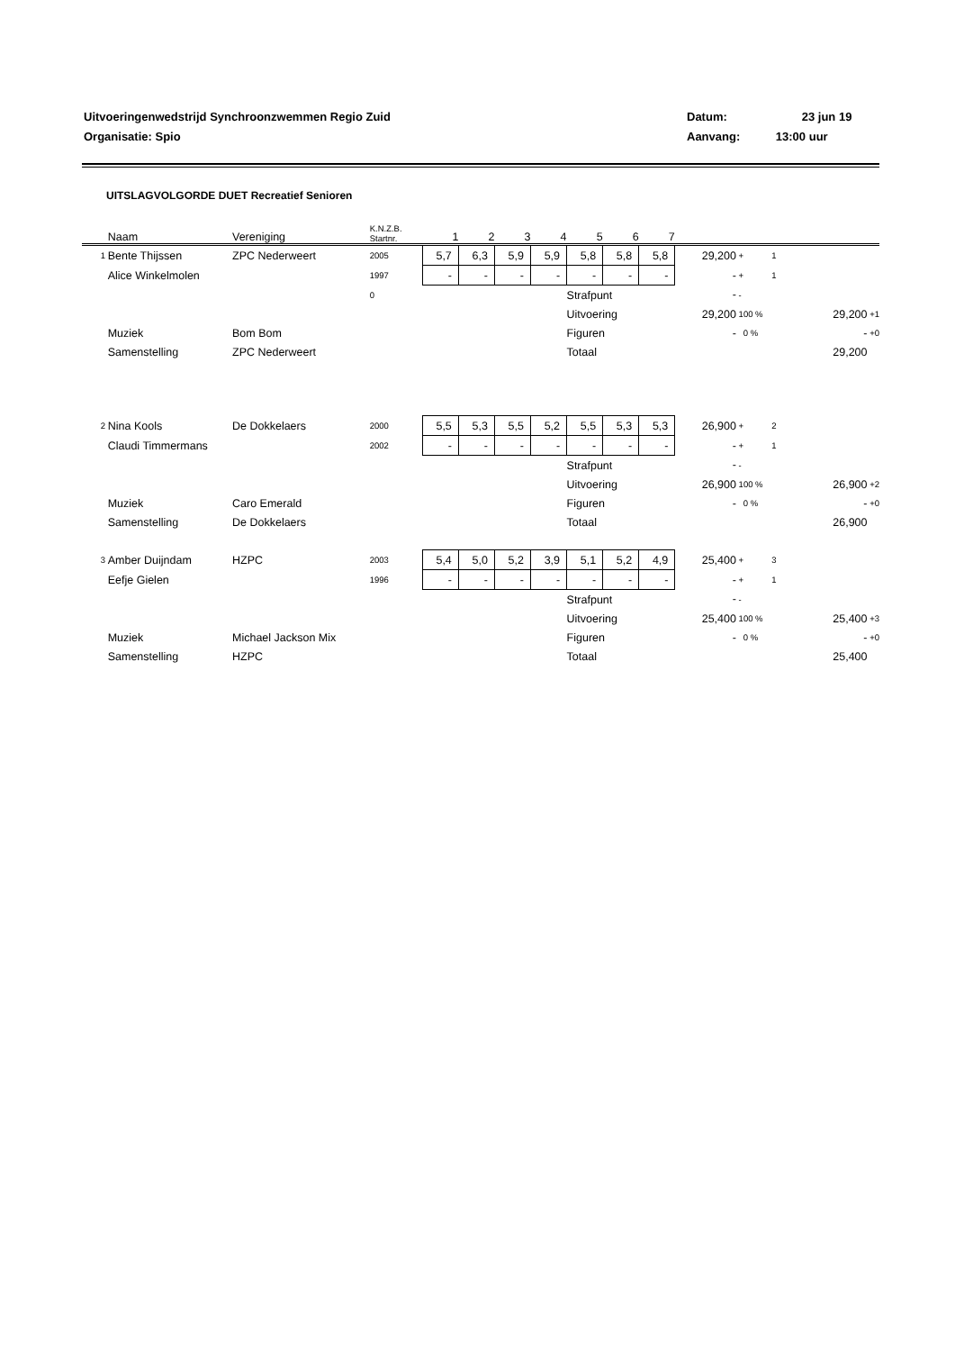Uitvoeringenwedstrijd Synchroonzwemmen Regio Zuid Datum: 23 jun 19
Organisatie: Spio Aanvang: 13:00 uur
UITSLAGVOLGORDE DUET Recreatief Senioren
| | Naam | Vereniging | K.N.Z.B. Startnr. | 1 | 2 | 3 | 4 | 5 | 6 | 7 | | | | | | |
| --- | --- | --- | --- | --- | --- | --- | --- | --- | --- | --- | --- | --- | --- | --- | --- | --- |
| 1 | Bente Thijssen | ZPC Nederweert | 2005 | 5,7 | 6,3 | 5,9 | 5,9 | 5,8 | 5,8 | 5,8 | 29,200 | + | 1 | | | |
| | Alice Winkelmolen | | 1997 | - | - | - | - | - | - | - | - | + | 1 | | | |
| | | | 0 | | | | | Strafpunt | | | - | - | | | | |
| | | | | | | | | Uitvoering | | | 29,200 | 100 % | | 29,200 | + | 1 |
| | Muziek | Bom Bom | | | | | | Figuren | | | - | 0 % | | - | + | 0 |
| | Samenstelling | ZPC Nederweert | | | | | | Totaal | | | | | | 29,200 | | |
| 2 | Nina Kools | De Dokkelaers | 2000 | 5,5 | 5,3 | 5,5 | 5,2 | 5,5 | 5,3 | 5,3 | 26,900 | + | 2 | | | |
| | Claudi Timmermans | | 2002 | - | - | - | - | - | - | - | - | + | 1 | | | |
| | | | | | | | | Strafpunt | | | - | - | | | | |
| | | | | | | | | Uitvoering | | | 26,900 | 100 % | | 26,900 | + | 2 |
| | Muziek | Caro Emerald | | | | | | Figuren | | | - | 0 % | | - | + | 0 |
| | Samenstelling | De Dokkelaers | | | | | | Totaal | | | | | | 26,900 | | |
| 3 | Amber Duijndam | HZPC | 2003 | 5,4 | 5,0 | 5,2 | 3,9 | 5,1 | 5,2 | 4,9 | 25,400 | + | 3 | | | |
| | Eefje Gielen | | 1996 | - | - | - | - | - | - | - | - | + | 1 | | | |
| | | | | | | | | Strafpunt | | | - | - | | | | |
| | | | | | | | | Uitvoering | | | 25,400 | 100 % | | 25,400 | + | 3 |
| | Muziek | Michael Jackson Mix | | | | | | Figuren | | | - | 0 % | | - | + | 0 |
| | Samenstelling | HZPC | | | | | | Totaal | | | | | | 25,400 | | |